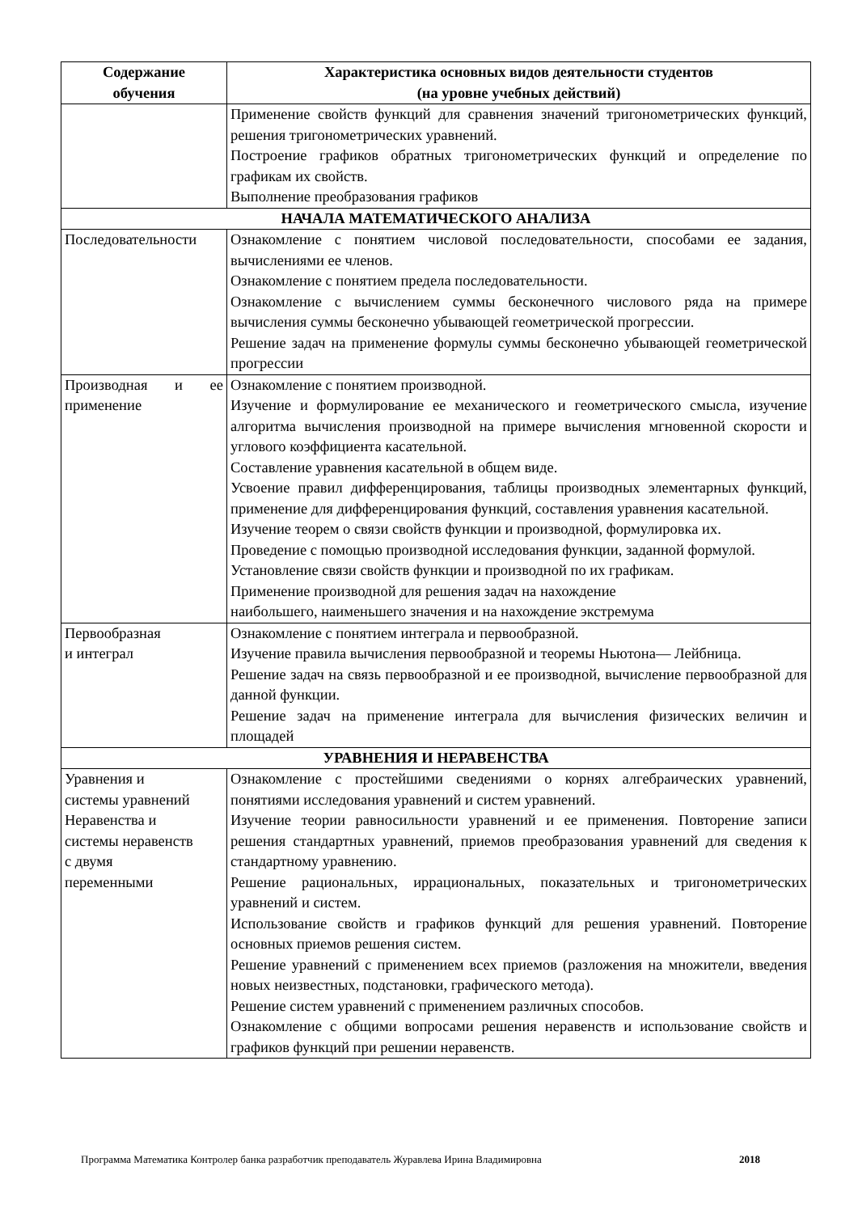| Содержание обучения | Характеристика основных видов деятельности студентов (на уровне учебных действий) |
| --- | --- |
| | Применение свойств функций для сравнения значений тригонометрических функций, решения тригонометрических уравнений. Построение графиков обратных тригонометрических функций и определение по графикам их свойств. Выполнение преобразования графиков |
| НАЧАЛА МАТЕМАТИЧЕСКОГО АНАЛИЗА | |
| Последовательности | Ознакомление с понятием числовой последовательности, способами ее задания, вычислениями ее членов. Ознакомление с понятием предела последовательности. Ознакомление с вычислением суммы бесконечного числового ряда на примере вычисления суммы бесконечно убывающей геометрической прогрессии. Решение задач на применение формулы суммы бесконечно убывающей геометрической прогрессии |
| Производная и ее применение | Ознакомление с понятием производной. Изучение и формулирование ее механического и геометрического смысла, изучение алгоритма вычисления производной на примере вычисления мгновенной скорости и углового коэффициента касательной. Составление уравнения касательной в общем виде. Усвоение правил дифференцирования, таблицы производных элементарных функций, применение для дифференцирования функций, составления уравнения касательной. Изучение теорем о связи свойств функции и производной, формулировка их. Проведение с помощью производной исследования функции, заданной формулой. Установление связи свойств функции и производной по их графикам. Применение производной для решения задач на нахождение наибольшего, наименьшего значения и на нахождение экстремума |
| Первообразная и интеграл | Ознакомление с понятием интеграла и первообразной. Изучение правила вычисления первообразной и теоремы Ньютона— Лейбница. Решение задач на связь первообразной и ее производной, вычисление первообразной для данной функции. Решение задач на применение интеграла для вычисления физических величин и площадей |
| УРАВНЕНИЯ И НЕРАВЕНСТВА | |
| Уравнения и системы уравнений Неравенства и системы неравенств с двумя переменными | Ознакомление с простейшими сведениями о корнях алгебраических уравнений, понятиями исследования уравнений и систем уравнений. Изучение теории равносильности уравнений и ее применения. Повторение записи решения стандартных уравнений, приемов преобразования уравнений для сведения к стандартному уравнению. Решение рациональных, иррациональных, показательных и тригонометрических уравнений и систем. Использование свойств и графиков функций для решения уравнений. Повторение основных приемов решения систем. Решение уравнений с применением всех приемов (разложения на множители, введения новых неизвестных, подстановки, графического метода). Решение систем уравнений с применением различных способов. Ознакомление с общими вопросами решения неравенств и использование свойств и графиков функций при решении неравенств. |
Программа Математика Контролер банка разработчик преподаватель Журавлева Ирина Владимировна 2018